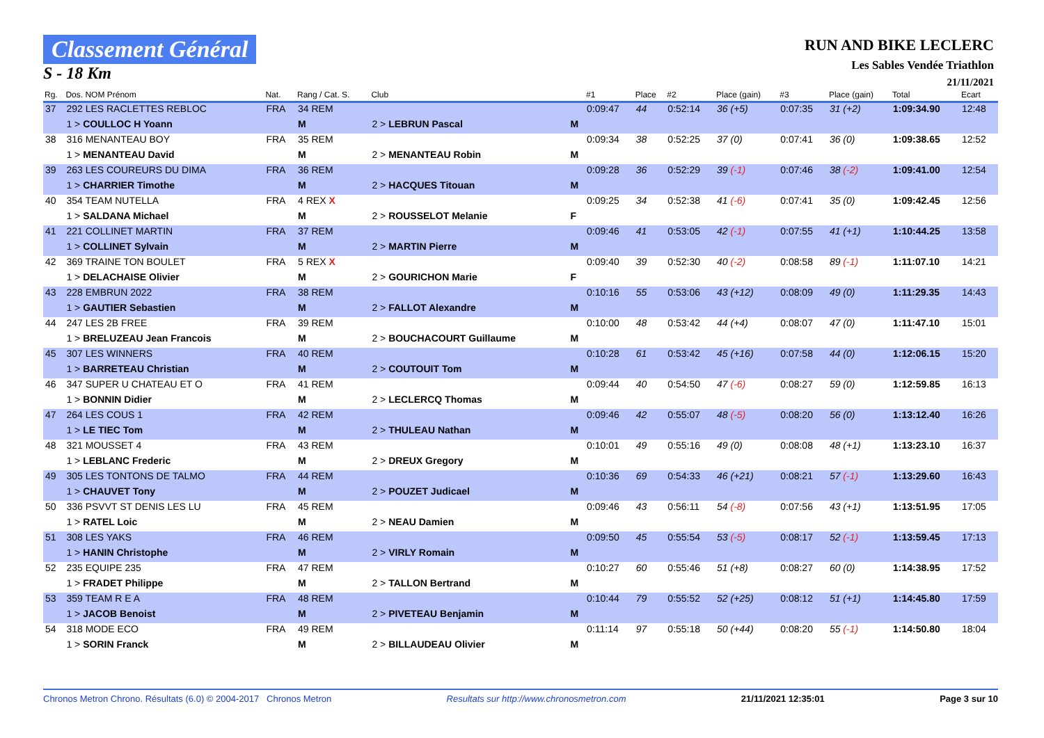Classement Général
S - 18 Km
RUN AND BIKE LECLERC
Les Sables Vendée Triathlon
21/11/2021
| Rg. | Dos. NOM Prénom | Nat. | Rang / Cat. S. | Club | | #1 | Place | #2 | Place (gain) | #3 | Place (gain) | Total | Ecart |
| --- | --- | --- | --- | --- | --- | --- | --- | --- | --- | --- | --- | --- | --- |
| 37 | 292 LES RACLETTES REBLOC | FRA | 34 REM | | | 0:09:47 | 44 | 0:52:14 | 36 (+5) | 0:07:35 | 31 (+2) | 1:09:34.90 | 12:48 |
| | 1 > COULLOC H Yoann | | M | 2 > LEBRUN Pascal | M | | | | | | | | |
| 38 | 316 MENANTEAU BOY | FRA | 35 REM | | | 0:09:34 | 38 | 0:52:25 | 37 (0) | 0:07:41 | 36 (0) | 1:09:38.65 | 12:52 |
| | 1 > MENANTEAU David | | M | 2 > MENANTEAU Robin | M | | | | | | | | |
| 39 | 263 LES COUREURS DU DIMA | FRA | 36 REM | | | 0:09:28 | 36 | 0:52:29 | 39 (-1) | 0:07:46 | 38 (-2) | 1:09:41.00 | 12:54 |
| | 1 > CHARRIER Timothe | | M | 2 > HACQUES Titouan | M | | | | | | | | |
| 40 | 354 TEAM NUTELLA | FRA | 4 REX X | | | 0:09:25 | 34 | 0:52:38 | 41 (-6) | 0:07:41 | 35 (0) | 1:09:42.45 | 12:56 |
| | 1 > SALDANA Michael | | M | 2 > ROUSSELOT Melanie | F | | | | | | | | |
| 41 | 221 COLLINET MARTIN | FRA | 37 REM | | | 0:09:46 | 41 | 0:53:05 | 42 (-1) | 0:07:55 | 41 (+1) | 1:10:44.25 | 13:58 |
| | 1 > COLLINET Sylvain | | M | 2 > MARTIN Pierre | M | | | | | | | | |
| 42 | 369 TRAINE TON BOULET | FRA | 5 REX X | | | 0:09:40 | 39 | 0:52:30 | 40 (-2) | 0:08:58 | 89 (-1) | 1:11:07.10 | 14:21 |
| | 1 > DELACHAISE Olivier | | M | 2 > GOURICHON Marie | F | | | | | | | | |
| 43 | 228 EMBRUN 2022 | FRA | 38 REM | | | 0:10:16 | 55 | 0:53:06 | 43 (+12) | 0:08:09 | 49 (0) | 1:11:29.35 | 14:43 |
| | 1 > GAUTIER Sebastien | | M | 2 > FALLOT Alexandre | M | | | | | | | | |
| 44 | 247 LES 2B FREE | FRA | 39 REM | | | 0:10:00 | 48 | 0:53:42 | 44 (+4) | 0:08:07 | 47 (0) | 1:11:47.10 | 15:01 |
| | 1 > BRELUZEAU Jean Francois | | M | 2 > BOUCHACOURT Guillaume | M | | | | | | | | |
| 45 | 307 LES WINNERS | FRA | 40 REM | | | 0:10:28 | 61 | 0:53:42 | 45 (+16) | 0:07:58 | 44 (0) | 1:12:06.15 | 15:20 |
| | 1 > BARRETEAU Christian | | M | 2 > COUTOUIT Tom | M | | | | | | | | |
| 46 | 347 SUPER U CHATEAU ET O | FRA | 41 REM | | | 0:09:44 | 40 | 0:54:50 | 47 (-6) | 0:08:27 | 59 (0) | 1:12:59.85 | 16:13 |
| | 1 > BONNIN Didier | | M | 2 > LECLERCQ Thomas | M | | | | | | | | |
| 47 | 264 LES COUS 1 | FRA | 42 REM | | | 0:09:46 | 42 | 0:55:07 | 48 (-5) | 0:08:20 | 56 (0) | 1:13:12.40 | 16:26 |
| | 1 > LE TIEC Tom | | M | 2 > THULEAU Nathan | M | | | | | | | | |
| 48 | 321 MOUSSET 4 | FRA | 43 REM | | | 0:10:01 | 49 | 0:55:16 | 49 (0) | 0:08:08 | 48 (+1) | 1:13:23.10 | 16:37 |
| | 1 > LEBLANC Frederic | | M | 2 > DREUX Gregory | M | | | | | | | | |
| 49 | 305 LES TONTONS DE TALMO | FRA | 44 REM | | | 0:10:36 | 69 | 0:54:33 | 46 (+21) | 0:08:21 | 57 (-1) | 1:13:29.60 | 16:43 |
| | 1 > CHAUVET Tony | | M | 2 > POUZET Judicael | M | | | | | | | | |
| 50 | 336 PSVVT ST DENIS LES LU | FRA | 45 REM | | | 0:09:46 | 43 | 0:56:11 | 54 (-8) | 0:07:56 | 43 (+1) | 1:13:51.95 | 17:05 |
| | 1 > RATEL Loic | | M | 2 > NEAU Damien | M | | | | | | | | |
| 51 | 308 LES YAKS | FRA | 46 REM | | | 0:09:50 | 45 | 0:55:54 | 53 (-5) | 0:08:17 | 52 (-1) | 1:13:59.45 | 17:13 |
| | 1 > HANIN Christophe | | M | 2 > VIRLY Romain | M | | | | | | | | |
| 52 | 235 EQUIPE 235 | FRA | 47 REM | | | 0:10:27 | 60 | 0:55:46 | 51 (+8) | 0:08:27 | 60 (0) | 1:14:38.95 | 17:52 |
| | 1 > FRADET Philippe | | M | 2 > TALLON Bertrand | M | | | | | | | | |
| 53 | 359 TEAM R E A | FRA | 48 REM | | | 0:10:44 | 79 | 0:55:52 | 52 (+25) | 0:08:12 | 51 (+1) | 1:14:45.80 | 17:59 |
| | 1 > JACOB Benoist | | M | 2 > PIVETEAU Benjamin | M | | | | | | | | |
| 54 | 318 MODE ECO | FRA | 49 REM | | | 0:11:14 | 97 | 0:55:18 | 50 (+44) | 0:08:20 | 55 (-1) | 1:14:50.80 | 18:04 |
| | 1 > SORIN Franck | | M | 2 > BILLAUDEAU Olivier | M | | | | | | | | |
Chronos Metron Chrono. Résultats (6.0) © 2004-2017 Chronos Metron Resultats sur http://www.chronosmetron.com 21/11/2021 12:35:01 Page 3 sur 10